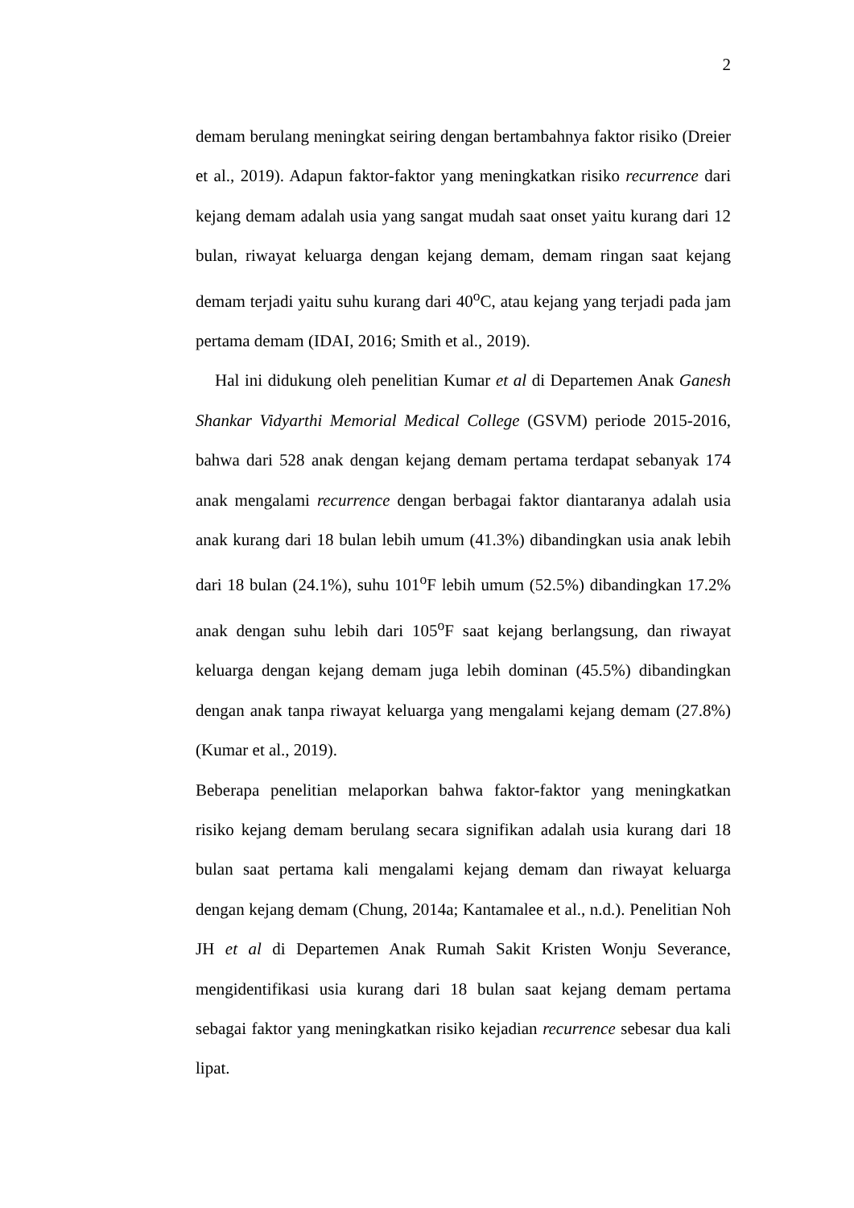2
demam berulang meningkat seiring dengan bertambahnya faktor risiko (Dreier et al., 2019). Adapun faktor-faktor yang meningkatkan risiko recurrence dari kejang demam adalah usia yang sangat mudah saat onset yaitu kurang dari 12 bulan, riwayat keluarga dengan kejang demam, demam ringan saat kejang demam terjadi yaitu suhu kurang dari 40<sup>o</sup>C, atau kejang yang terjadi pada jam pertama demam (IDAI, 2016; Smith et al., 2019).
Hal ini didukung oleh penelitian Kumar et al di Departemen Anak Ganesh Shankar Vidyarthi Memorial Medical College (GSVM) periode 2015-2016, bahwa dari 528 anak dengan kejang demam pertama terdapat sebanyak 174 anak mengalami recurrence dengan berbagai faktor diantaranya adalah usia anak kurang dari 18 bulan lebih umum (41.3%) dibandingkan usia anak lebih dari 18 bulan (24.1%), suhu 101<sup>o</sup>F lebih umum (52.5%) dibandingkan 17.2% anak dengan suhu lebih dari 105<sup>o</sup>F saat kejang berlangsung, dan riwayat keluarga dengan kejang demam juga lebih dominan (45.5%) dibandingkan dengan anak tanpa riwayat keluarga yang mengalami kejang demam (27.8%) (Kumar et al., 2019).
Beberapa penelitian melaporkan bahwa faktor-faktor yang meningkatkan risiko kejang demam berulang secara signifikan adalah usia kurang dari 18 bulan saat pertama kali mengalami kejang demam dan riwayat keluarga dengan kejang demam (Chung, 2014a; Kantamalee et al., n.d.). Penelitian Noh JH et al di Departemen Anak Rumah Sakit Kristen Wonju Severance, mengidentifikasi usia kurang dari 18 bulan saat kejang demam pertama sebagai faktor yang meningkatkan risiko kejadian recurrence sebesar dua kali lipat.